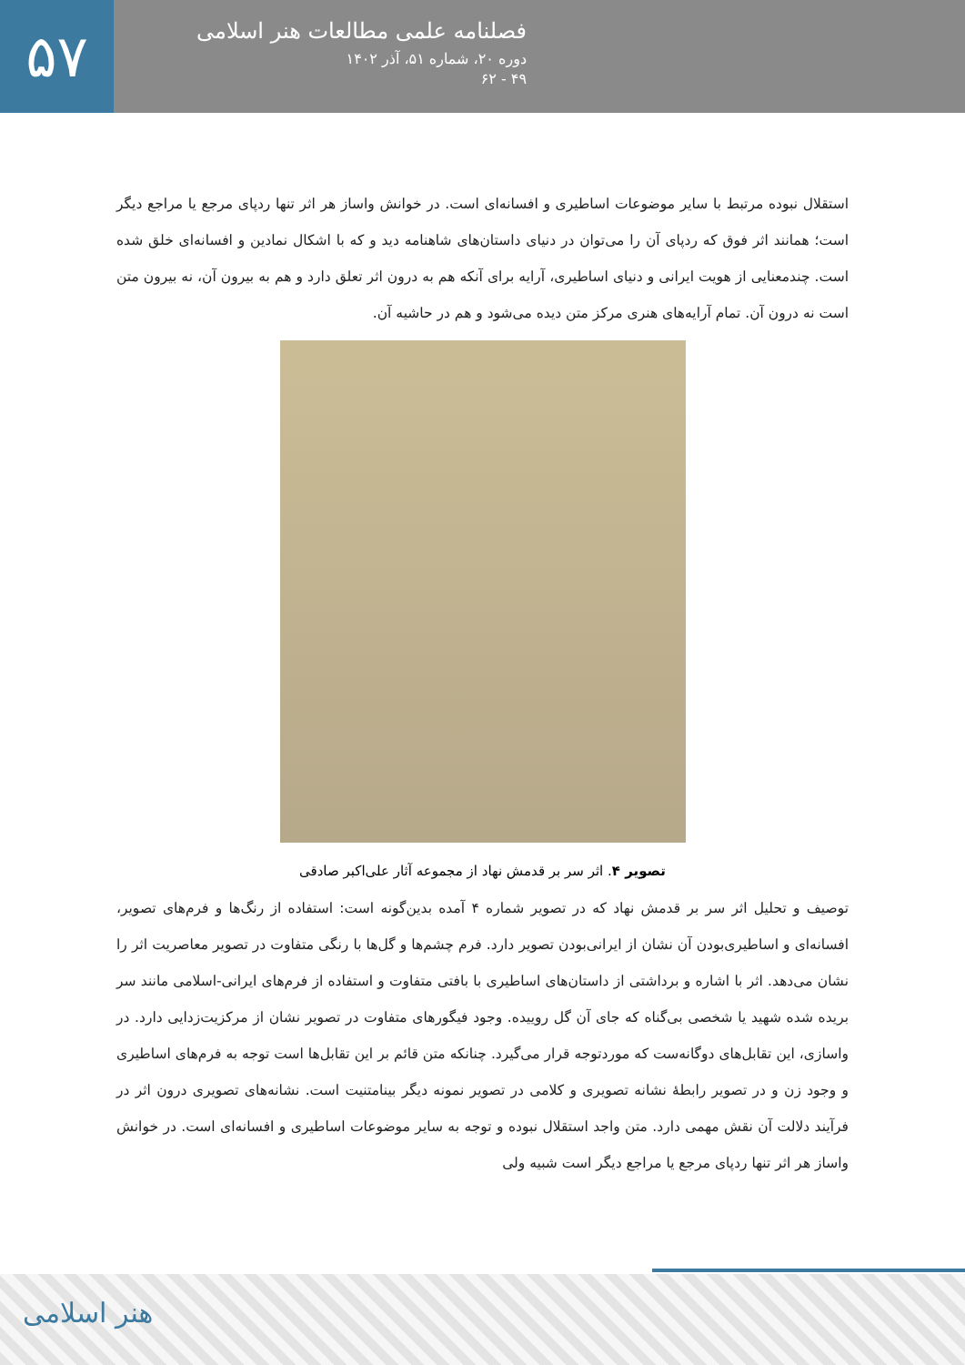۵۷
فصلنامه علمی مطالعات هنر اسلامی
دوره ۲۰، شماره ۵۱، آذر ۱۴۰۲
۴۹ - ۶۲
استقلال نبوده مرتبط با سایر موضوعات اساطیری و افسانه‌ای است. در خوانش واساز هر اثر تنها ردپای مرجع یا مراجع دیگر است؛ همانند اثر فوق که ردپای آن را می‌توان در دنیای داستان‌های شاهنامه دید و که با اشکال نمادین و افسانه‌ای خلق شده است. چندمعنایی از هویت ایرانی و دنیای اساطیری، آرایه برای آنکه هم به درون اثر تعلق دارد و هم به بیرون آن، نه بیرون متن است نه درون آن. تمام آرایه‌های هنری مرکز متن دیده می‌شود و هم در حاشیه آن.
تصویر ۴. اثر سر بر قدمش نهاد از مجموعه آثار علی‌اکبر صادقی
توصیف و تحلیل اثر سر بر قدمش نهاد که در تصویر شماره ۴ آمده بدین‌گونه است: استفاده از رنگ‌ها و فرم‌های تصویر، افسانه‌ای و اساطیری‌بودن آن نشان از ایرانی‌بودن تصویر دارد. فرم چشم‌ها و گل‌ها با رنگی متفاوت در تصویر معاصریت اثر را نشان می‌دهد. اثر با اشاره و برداشتی از داستان‌های اساطیری با بافتی متفاوت و استفاده از فرم‌های ایرانی-اسلامی مانند سر بریده شده شهید یا شخصی بی‌گناه که جای آن گل روییده. وجود فیگورهای متفاوت در تصویر نشان از مرکزیت‌زدایی دارد. در واسازی، این تقابل‌های دوگانه‌ست که موردتوجه قرار می‌گیرد. چنانکه متن قائم بر این تقابل‌ها است توجه به فرم‌های اساطیری و وجود زن و در تصویر رابطهٔ نشانه تصویری و کلامی در تصویر نمونه دیگر بینامتنیت است. نشانه‌های تصویری درون اثر در فرآیند دلالت آن نقش مهمی دارد. متن واجد استقلال نبوده و توجه به سایر موضوعات اساطیری و افسانه‌ای است. در خوانش واساز هر اثر تنها ردپای مرجع یا مراجع دیگر است شبیه ولی
هنر اسلامی